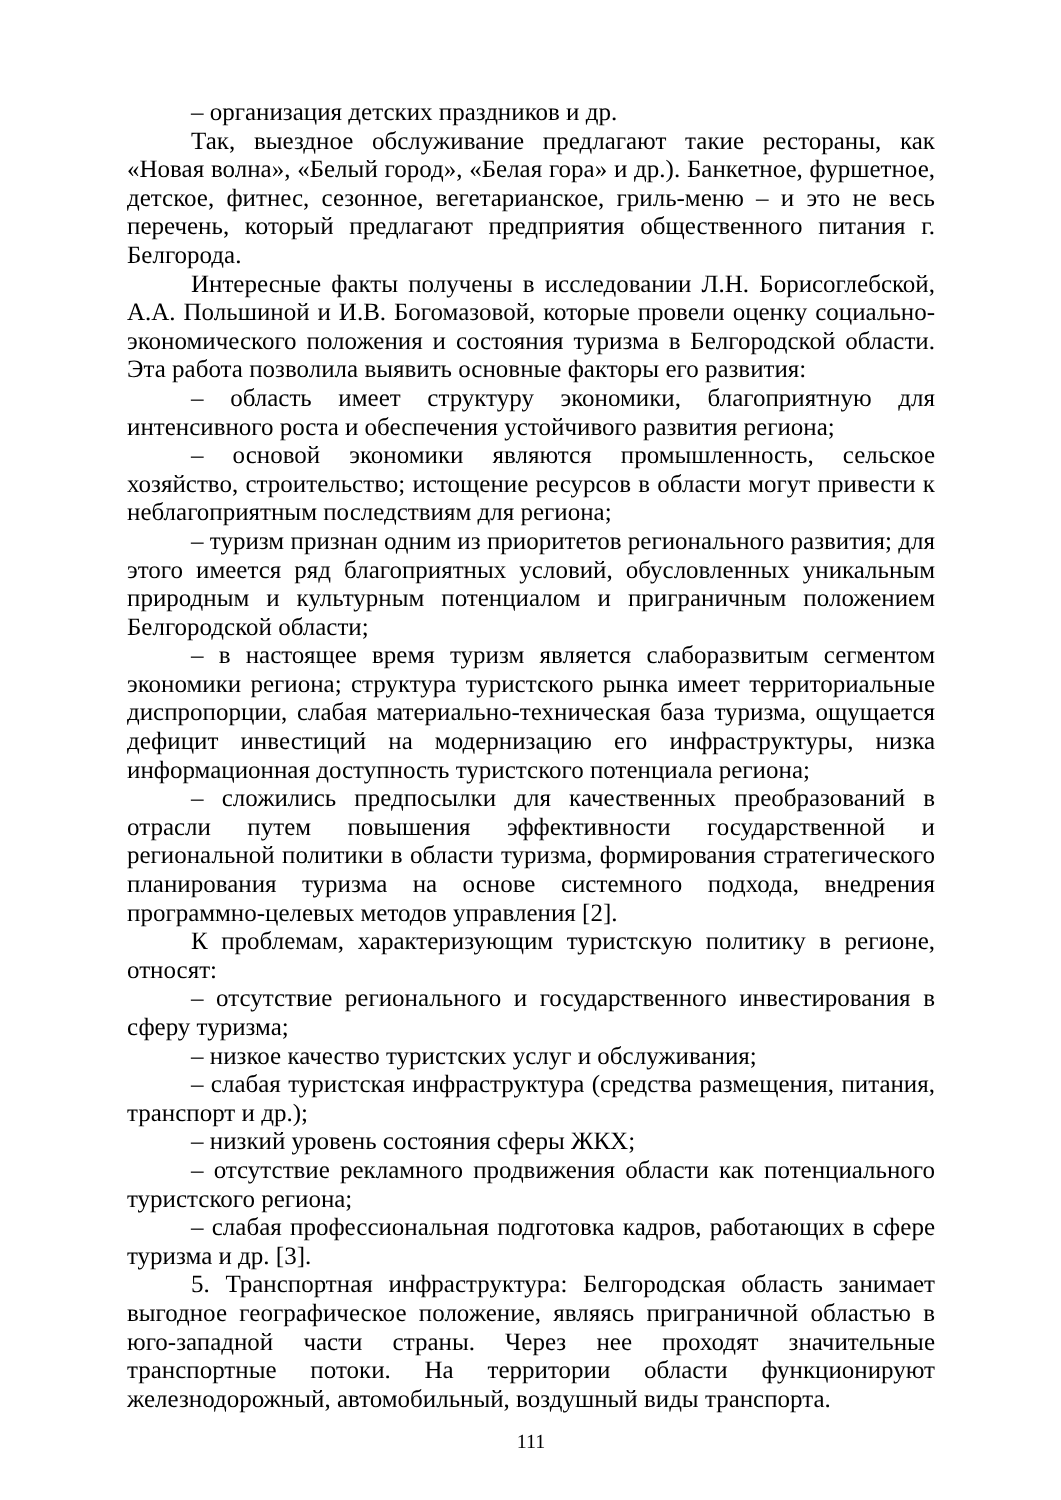– организация детских праздников и др.
Так, выездное обслуживание предлагают такие рестораны, как «Новая волна», «Белый город», «Белая гора» и др.). Банкетное, фуршетное, детское, фитнес, сезонное, вегетарианское, гриль-меню – и это не весь перечень, который предлагают предприятия общественного питания г. Белгорода.
Интересные факты получены в исследовании Л.Н. Борисоглебской, А.А. Польшиной и И.В. Богомазовой, которые провели оценку социально-экономического положения и состояния туризма в Белгородской области. Эта работа позволила выявить основные факторы его развития:
– область имеет структуру экономики, благоприятную для интенсивного роста и обеспечения устойчивого развития региона;
– основой экономики являются промышленность, сельское хозяйство, строительство; истощение ресурсов в области могут привести к неблагоприятным последствиям для региона;
– туризм признан одним из приоритетов регионального развития; для этого имеется ряд благоприятных условий, обусловленных уникальным природным и культурным потенциалом и приграничным положением Белгородской области;
– в настоящее время туризм является слаборазвитым сегментом экономики региона; структура туристского рынка имеет территориальные диспропорции, слабая материально-техническая база туризма, ощущается дефицит инвестиций на модернизацию его инфраструктуры, низка информационная доступность туристского потенциала региона;
– сложились предпосылки для качественных преобразований в отрасли путем повышения эффективности государственной и региональной политики в области туризма, формирования стратегического планирования туризма на основе системного подхода, внедрения программно-целевых методов управления [2].
К проблемам, характеризующим туристскую политику в регионе, относят:
– отсутствие регионального и государственного инвестирования в сферу туризма;
– низкое качество туристских услуг и обслуживания;
– слабая туристская инфраструктура (средства размещения, питания, транспорт и др.);
– низкий уровень состояния сферы ЖКХ;
– отсутствие рекламного продвижения области как потенциального туристского региона;
– слабая профессиональная подготовка кадров, работающих в сфере туризма и др. [3].
5. Транспортная инфраструктура: Белгородская область занимает выгодное географическое положение, являясь приграничной областью в юго-западной части страны. Через нее проходят значительные транспортные потоки. На территории области функционируют железнодорожный, автомобильный, воздушный виды транспорта.
111